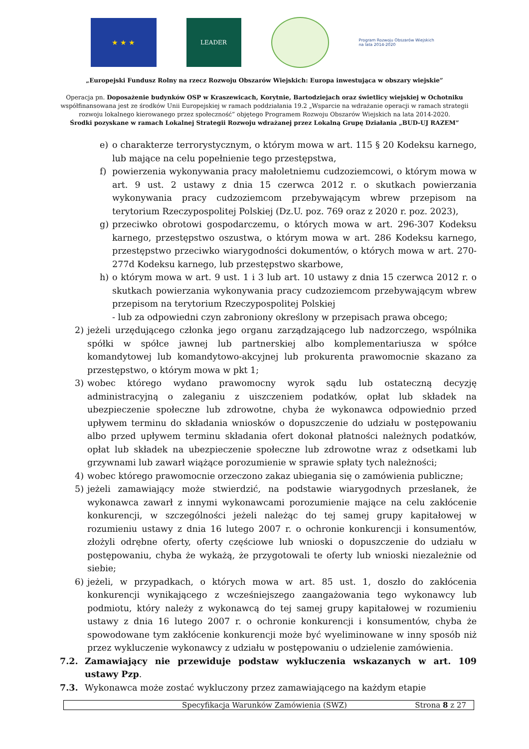★ ★ ★
LEADER
Program Rozwoju Obszarów Wiejskich na lata 2014-2020
„Europejski Fundusz Rolny na rzecz Rozwoju Obszarów Wiejskich: Europa inwestująca w obszary wiejskie”
Operacja pn. Doposażenie budynków OSP w Kraszewicach, Korytnie, Bartodziejach oraz świetlicy wiejskiej w Ochotniku
współfinansowana jest ze środków Unii Europejskiej w ramach poddziałania 19.2 „Wsparcie na wdrażanie operacji w ramach strategii
rozwoju lokalnego kierowanego przez społeczność” objętego Programem Rozwoju Obszarów Wiejskich na lata 2014-2020.
Środki pozyskane w ramach Lokalnej Strategii Rozwoju wdrażanej przez Lokalną Grupę Działania „BUD-UJ RAZEM”
e) o charakterze terrorystycznym, o którym mowa w art. 115 § 20 Kodeksu karnego, lub mające na celu popełnienie tego przestępstwa,
f) powierzenia wykonywania pracy małoletniemu cudzoziemcowi, o którym mowa w art. 9 ust. 2 ustawy z dnia 15 czerwca 2012 r. o skutkach powierzania wykonywania pracy cudzoziemcom przebywającym wbrew przepisom na terytorium Rzeczypospolitej Polskiej (Dz.U. poz. 769 oraz z 2020 r. poz. 2023),
g) przeciwko obrotowi gospodarczemu, o których mowa w art. 296-307 Kodeksu karnego, przestępstwo oszustwa, o którym mowa w art. 286 Kodeksu karnego, przestępstwo przeciwko wiarygodności dokumentów, o których mowa w art. 270-277d Kodeksu karnego, lub przestępstwo skarbowe,
h) o którym mowa w art. 9 ust. 1 i 3 lub art. 10 ustawy z dnia 15 czerwca 2012 r. o skutkach powierzania wykonywania pracy cudzoziemcom przebywającym wbrew przepisom na terytorium Rzeczypospolitej Polskiej
- lub za odpowiedni czyn zabroniony określony w przepisach prawa obcego;
2) jeżeli urzędującego członka jego organu zarządzającego lub nadzorczego, wspólnika spółki w spółce jawnej lub partnerskiej albo komplementariusza w spółce komandytowej lub komandytowo-akcyjnej lub prokurenta prawomocnie skazano za przestępstwo, o którym mowa w pkt 1;
3) wobec którego wydano prawomocny wyrok sądu lub ostateczną decyzję administracyjną o zaleganiu z uiszczeniem podatków, opłat lub składek na ubezpieczenie społeczne lub zdrowotne, chyba że wykonawca odpowiednio przed upływem terminu do składania wniosków o dopuszczenie do udziału w postępowaniu albo przed upływem terminu składania ofert dokonał płatności należnych podatków, opłat lub składek na ubezpieczenie społeczne lub zdrowotne wraz z odsetkami lub grzywnami lub zawarł wiążące porozumienie w sprawie spłaty tych należności;
4) wobec którego prawomocnie orzeczono zakaz ubiegania się o zamówienia publiczne;
5) jeżeli zamawiający może stwierdzić, na podstawie wiarygodnych przesłanek, że wykonawca zawarł z innymi wykonawcami porozumienie mające na celu zakłócenie konkurencji, w szczególności jeżeli należąc do tej samej grupy kapitałowej w rozumieniu ustawy z dnia 16 lutego 2007 r. o ochronie konkurencji i konsumentów, złożyli odrębne oferty, oferty częściowe lub wnioski o dopuszczenie do udziału w postępowaniu, chyba że wykażą, że przygotowali te oferty lub wnioski niezależnie od siebie;
6) jeżeli, w przypadkach, o których mowa w art. 85 ust. 1, doszło do zakłócenia konkurencji wynikającego z wcześniejszego zaangażowania tego wykonawcy lub podmiotu, który należy z wykonawcą do tej samej grupy kapitałowej w rozumieniu ustawy z dnia 16 lutego 2007 r. o ochronie konkurencji i konsumentów, chyba że spowodowane tym zakłócenie konkurencji może być wyeliminowane w inny sposób niż przez wykluczenie wykonawcy z udziału w postępowaniu o udzielenie zamówienia.
7.2. Zamawiający nie przewiduje podstaw wykluczenia wskazanych w art. 109 ustawy Pzp.
7.3. Wykonawca może zostać wykluczony przez zamawiającego na każdym etapie
Specyfikacja Warunków Zamówienia (SWZ) Strona 8 z 27